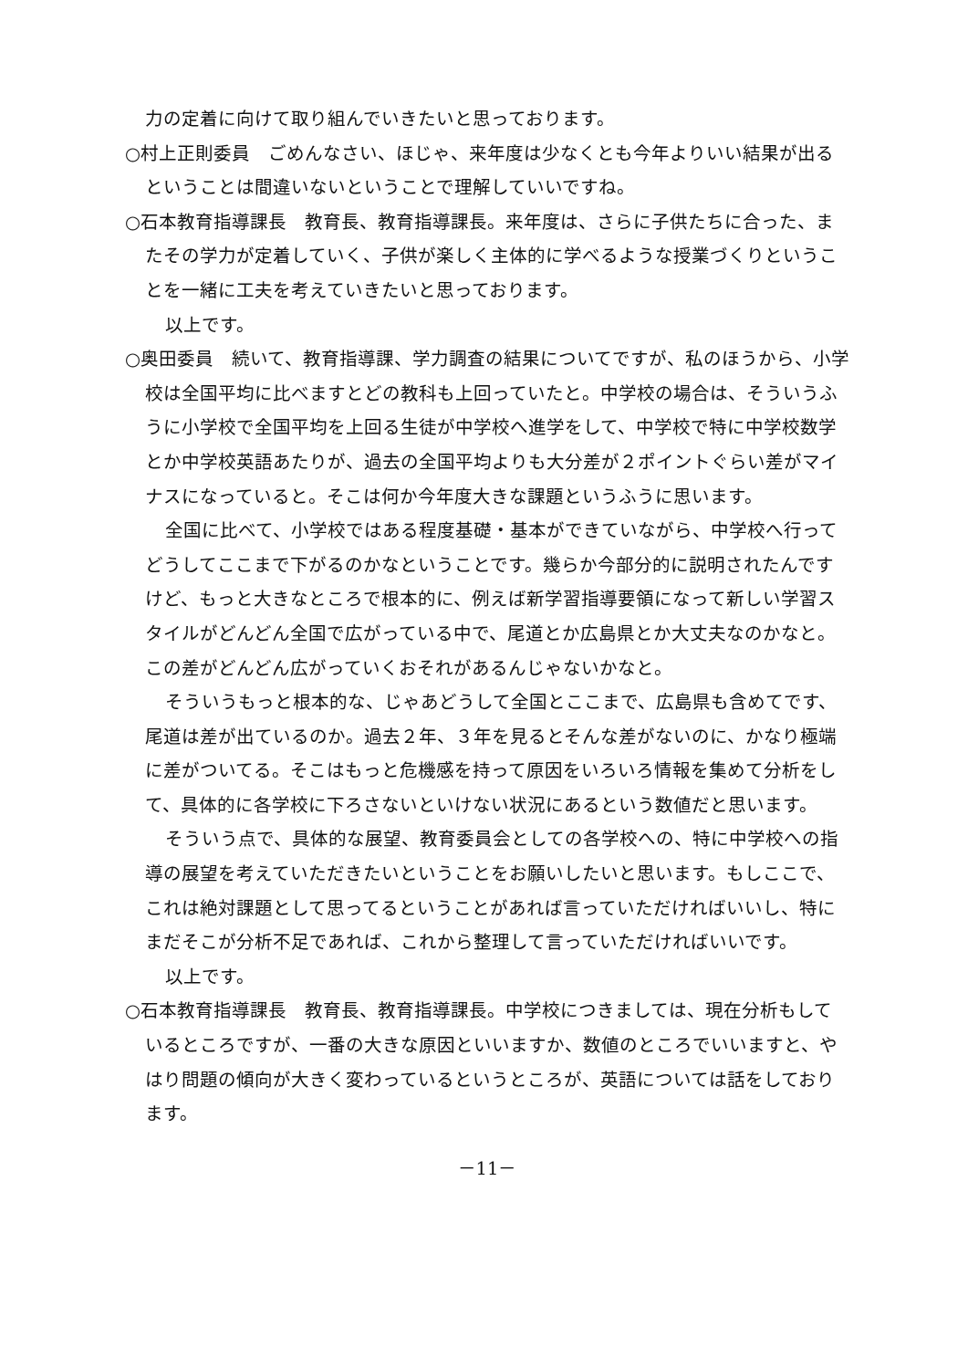力の定着に向けて取り組んでいきたいと思っております。
○村上正則委員　ごめんなさい、ほじゃ、来年度は少なくとも今年よりいい結果が出るということは間違いないということで理解していいですね。
○石本教育指導課長　教育長、教育指導課長。来年度は、さらに子供たちに合った、またその学力が定着していく、子供が楽しく主体的に学べるような授業づくりということを一緒に工夫を考えていきたいと思っております。
以上です。
○奥田委員　続いて、教育指導課、学力調査の結果についてですが、私のほうから、小学校は全国平均に比べますとどの教科も上回っていたと。中学校の場合は、そういうふうに小学校で全国平均を上回る生徒が中学校へ進学をして、中学校で特に中学校数学とか中学校英語あたりが、過去の全国平均よりも大分差が２ポイントぐらい差がマイナスになっていると。そこは何か今年度大きな課題というふうに思います。
全国に比べて、小学校ではある程度基礎・基本ができていながら、中学校へ行ってどうしてここまで下がるのかなということです。幾らか今部分的に説明されたんですけど、もっと大きなところで根本的に、例えば新学習指導要領になって新しい学習スタイルがどんどん全国で広がっている中で、尾道とか広島県とか大丈夫なのかなと。この差がどんどん広がっていくおそれがあるんじゃないかなと。
そういうもっと根本的な、じゃあどうして全国とここまで、広島県も含めてです、尾道は差が出ているのか。過去２年、３年を見るとそんな差がないのに、かなり極端に差がついてる。そこはもっと危機感を持って原因をいろいろ情報を集めて分析をして、具体的に各学校に下ろさないといけない状況にあるという数値だと思います。
そういう点で、具体的な展望、教育委員会としての各学校への、特に中学校への指導の展望を考えていただきたいということをお願いしたいと思います。もしここで、これは絶対課題として思ってるということがあれば言っていただければいいし、特にまだそこが分析不足であれば、これから整理して言っていただければいいです。
以上です。
○石本教育指導課長　教育長、教育指導課長。中学校につきましては、現在分析もしているところですが、一番の大きな原因といいますか、数値のところでいいますと、やはり問題の傾向が大きく変わっているというところが、英語については話をしております。
－11－